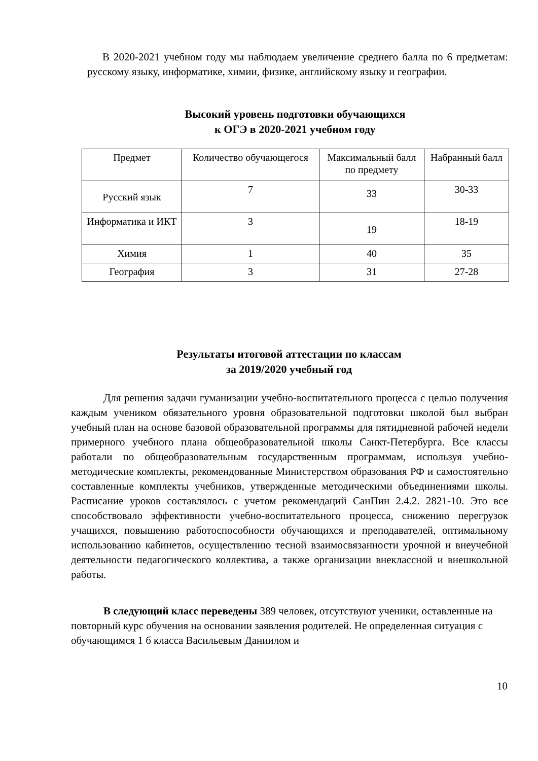В 2020-2021 учебном году мы наблюдаем увеличение среднего балла по 6 предметам: русскому языку, информатике, химии, физике, английскому языку и географии.
Высокий уровень подготовки обучающихся
к ОГЭ в 2020-2021 учебном году
| Предмет | Количество обучающегося | Максимальный балл по предмету | Набранный балл |
| --- | --- | --- | --- |
| Русский язык | 7 | 33 | 30-33 |
| Информатика и ИКТ | 3 | 19 | 18-19 |
| Химия | 1 | 40 | 35 |
| География | 3 | 31 | 27-28 |
Результаты итоговой аттестации по классам
за 2019/2020 учебный год
Для решения задачи гуманизации учебно-воспитательного процесса с целью получения каждым учеником обязательного уровня образовательной подготовки школой был выбран учебный план на основе базовой образовательной программы для пятидневной рабочей недели примерного учебного плана общеобразовательной школы Санкт-Петербурга. Все классы работали по общеобразовательным государственным программам, используя учебно-методические комплекты, рекомендованные Министерством образования РФ и самостоятельно составленные комплекты учебников, утвержденные методическими объединениями школы. Расписание уроков составлялось с учетом рекомендаций СанПин 2.4.2. 2821-10. Это все способствовало эффективности учебно-воспитательного процесса, снижению перегрузок учащихся, повышению работоспособности обучающихся и преподавателей, оптимальному использованию кабинетов, осуществлению тесной взаимосвязанности урочной и внеучебной деятельности педагогического коллектива, а также организации внеклассной и внешкольной работы.
В следующий класс переведены 389 человек, отсутствуют ученики, оставленные на повторный курс обучения на основании заявления родителей. Не определенная ситуация с обучающимся 1 б класса Васильевым Даниилом и
10